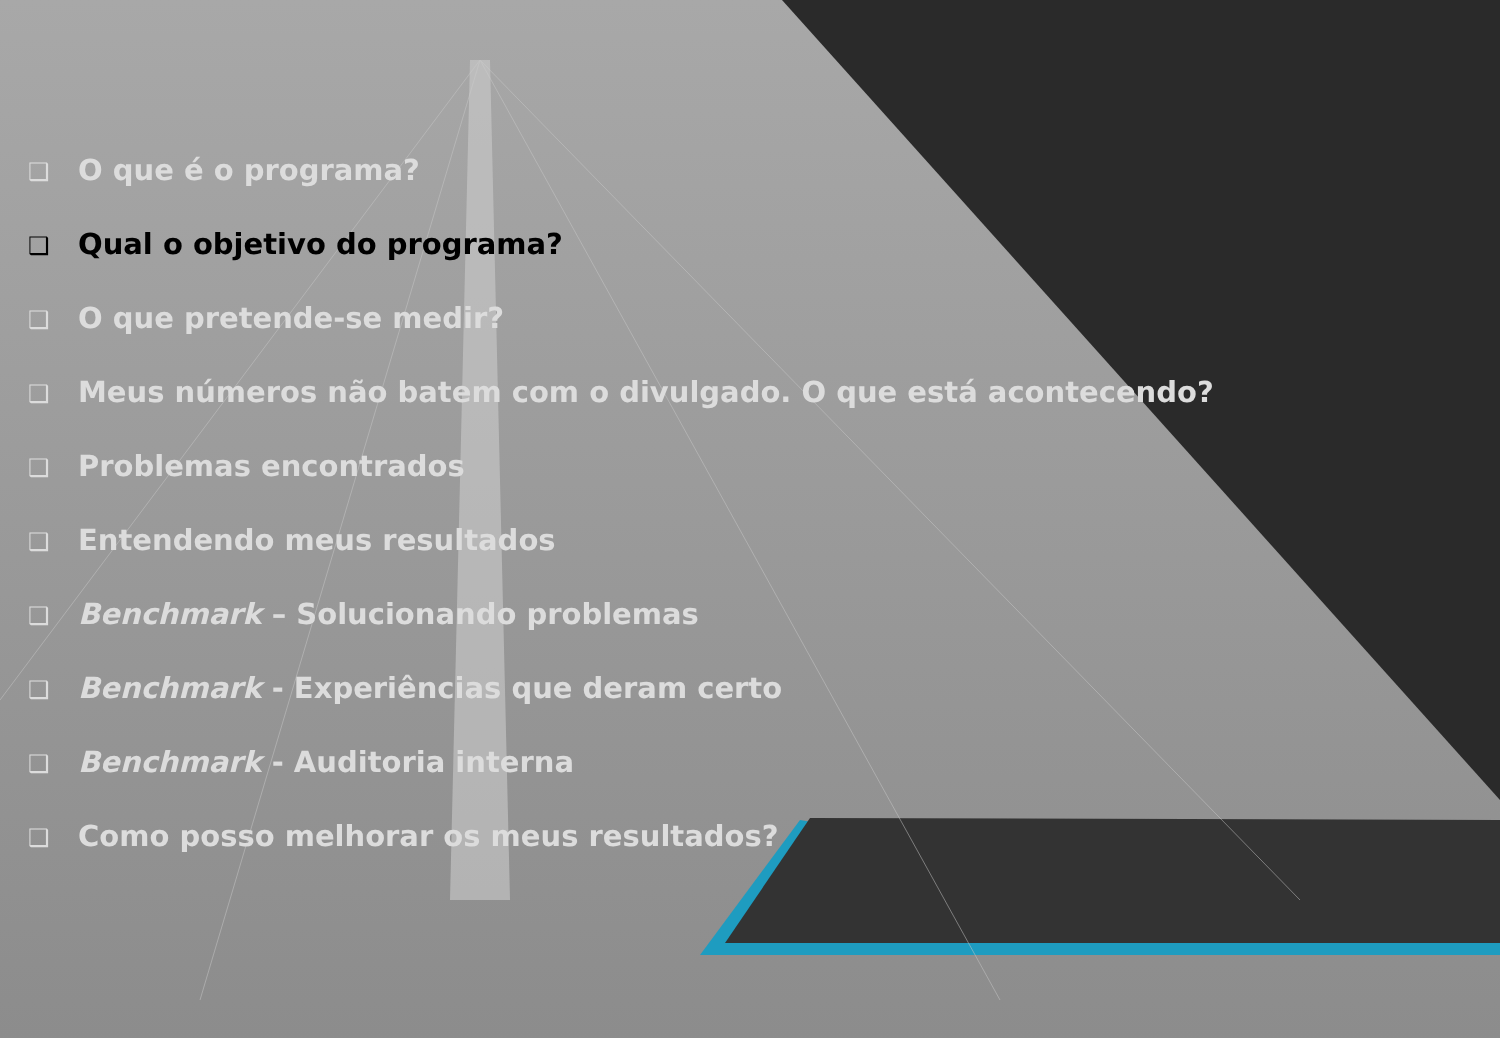❑ O que é o programa?
❑ Qual o objetivo do programa?
❑ O que pretende-se medir?
❑ Meus números não batem com o divulgado. O que está acontecendo?
❑ Problemas encontrados
❑ Entendendo meus resultados
❑ Benchmark – Solucionando problemas
❑ Benchmark - Experiências que deram certo
❑ Benchmark - Auditoria interna
❑ Como posso melhorar os meus resultados?